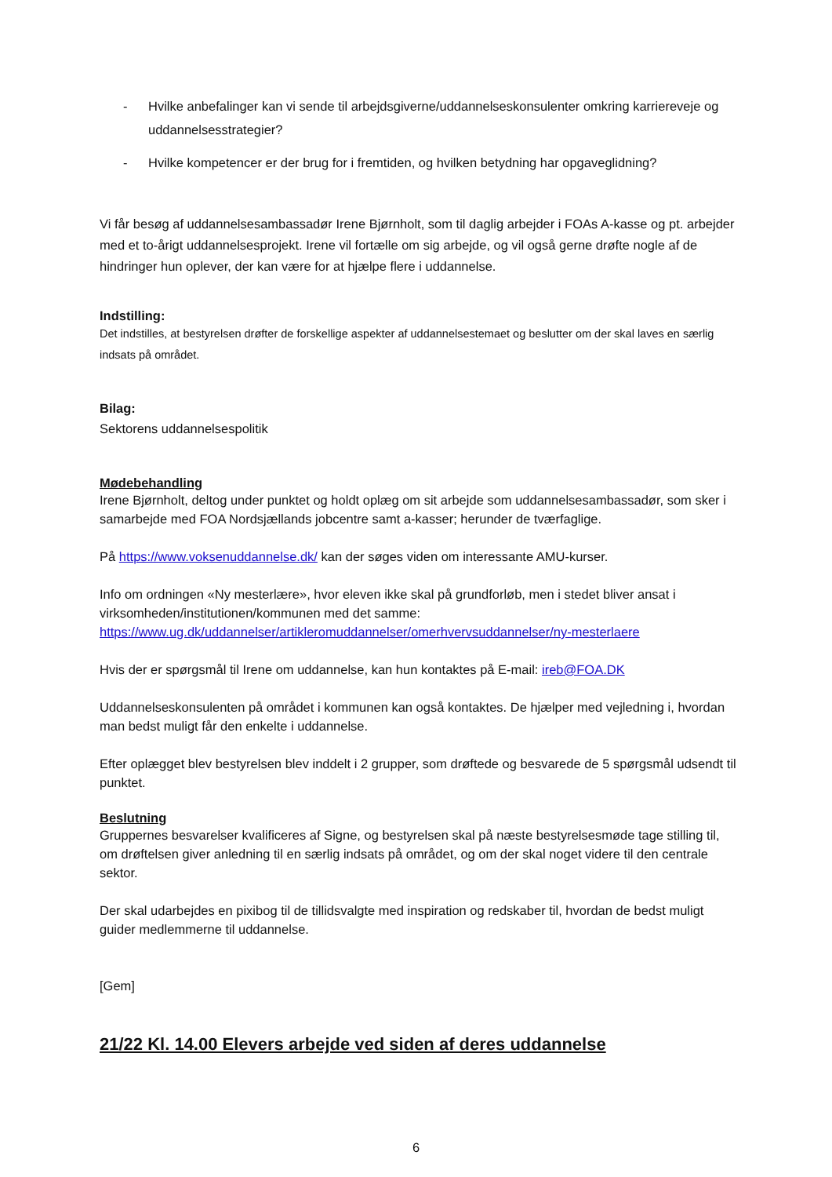- Hvilke anbefalinger kan vi sende til arbejdsgiverne/uddannelseskonsulenter omkring karriereveje og uddannelsesstrategier?
- Hvilke kompetencer er der brug for i fremtiden, og hvilken betydning har opgaveglidning?
Vi får besøg af uddannelsesambassadør Irene Bjørnholt, som til daglig arbejder i FOAs A-kasse og pt. arbejder med et to-årigt uddannelsesprojekt. Irene vil fortælle om sig arbejde, og vil også gerne drøfte nogle af de hindringer hun oplever, der kan være for at hjælpe flere i uddannelse.
Indstilling:
Det indstilles, at bestyrelsen drøfter de forskellige aspekter af uddannelsestemaet og beslutter om der skal laves en særlig indsats på området.
Bilag:
Sektorens uddannelsespolitik
Mødebehandling
Irene Bjørnholt, deltog under punktet og holdt oplæg om sit arbejde som uddannelsesambassadør, som sker i samarbejde med FOA Nordsjællands jobcentre samt a-kasser; herunder de tværfaglige.
På https://www.voksenuddannelse.dk/ kan der søges viden om interessante AMU-kurser.
Info om ordningen «Ny mesterlære», hvor eleven ikke skal på grundforløb, men i stedet bliver ansat i virksomheden/institutionen/kommunen med det samme:
https://www.ug.dk/uddannelser/artikleromuddannelser/omerhvervsuddannelser/ny-mesterlaere
Hvis der er spørgsmål til Irene om uddannelse, kan hun kontaktes på E-mail: ireb@FOA.DK
Uddannelseskonsulenten på området i kommunen kan også kontaktes. De hjælper med vejledning i, hvordan man bedst muligt får den enkelte i uddannelse.
Efter oplægget blev bestyrelsen blev inddelt i 2 grupper, som drøftede og besvarede de 5 spørgsmål udsendt til punktet.
Beslutning
Gruppernes besvarelser kvalificeres af Signe, og bestyrelsen skal på næste bestyrelsesmøde tage stilling til, om drøftelsen giver anledning til en særlig indsats på området, og om der skal noget videre til den centrale sektor.
Der skal udarbejdes en pixibog til de tillidsvalgte med inspiration og redskaber til, hvordan de bedst muligt guider medlemmerne til uddannelse.
[Gem]
21/22 Kl. 14.00 Elevers arbejde ved siden af deres uddannelse
6